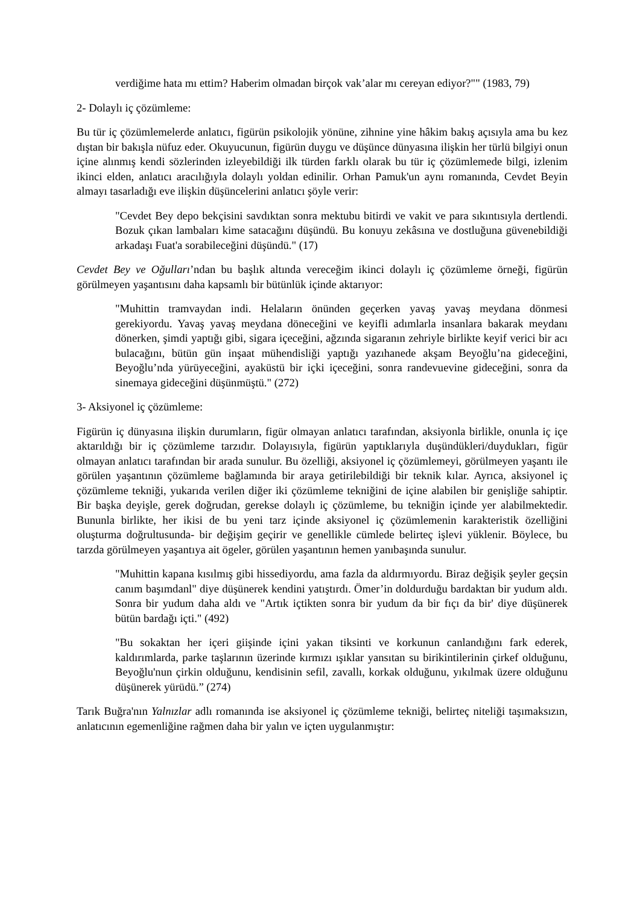verdiğime hata mı ettim? Haberim olmadan birçok vak’alar mı cereyan ediyor?"" (1983, 79)
2- Dolaylı iç çözümleme:
Bu tür iç çözümlemelerde anlatıcı, figürün psikolojik yönüne, zihnine yine hâkim bakış açısıyla ama bu kez dıştan bir bakışla nüfuz eder. Okuyucunun, figürün duygu ve düşünce dünyasına ilişkin her türlü bilgiyi onun içine alınmış kendi sözlerinden izleyebildiği ilk türden farklı olarak bu tür iç çözümlemede bilgi, izlenim ikinci elden, anlatıcı aracılığıyla dolaylı yoldan edinilir. Orhan Pamuk'un aynı romanında, Cevdet Beyin almayı tasarladığı eve ilişkin düşüncelerini anlatıcı şöyle verir:
"Cevdet Bey depo bekçisini savdıktan sonra mektubu bitirdi ve vakit ve para sıkıntısıyla dertlendi. Bozuk çıkan lambaları kime satacağını düşündü. Bu konuyu zekâsına ve dostluğuna güvenebildiği arkadaşı Fuat'a sorabileceğini düşündü." (17)
Cevdet Bey ve Oğulları’ndan bu başlık altında vereceğim ikinci dolaylı iç çözümleme örneği, figürün görülmeyen yaşantısını daha kapsamlı bir bütünlük içinde aktarıyor:
"Muhittin tramvaydan indi. Helaların önünden geçerken yavaş yavaş meydana dönmesi gerekiyordu. Yavaş yavaş meydana döneceğini ve keyifli adımlarla insanlara bakarak meydanı dönerken, şimdi yaptığı gibi, sigara içeceğini, ağzında sigaranın zehriyle birlikte keyif verici bir acı bulacağını, bütün gün inşaat mühendisliği yaptığı yazıhanede akşam Beyoğlu’na gideceğini, Beyoğlu’nda yürüyeceğini, ayaküstü bir içki içeceğini, sonra randevuevine gideceğini, sonra da sinemaya gideceğini düşünmüştü." (272)
3- Aksiyonel iç çözümleme:
Figürün iç dünyasına ilişkin durumların, figür olmayan anlatıcı tarafından, aksiyonla birlikle, onunla iç içe aktarıldığı bir iç çözümleme tarzıdır. Dolayısıyla, figürün yaptıklarıyla duşündükleri/duydukları, figür olmayan anlatıcı tarafından bir arada sunulur. Bu özelliği, aksiyonel iç çözümlemeyi, görülmeyen yaşantı ile görülen yaşantının çözümleme bağlamında bir araya getirilebildiği bir teknik kılar. Ayrıca, aksiyonel iç çözümleme tekniği, yukarıda verilen diğer iki çözümleme tekniğini de içine alabilen bir genişliğe sahiptir. Bir başka deyişle, gerek doğrudan, gerekse dolaylı iç çözümleme, bu tekniğin içinde yer alabilmektedir. Bununla birlikte, her ikisi de bu yeni tarz içinde aksiyonel iç çözümlemenin karakteristik özelliğini oluşturma doğrultusunda- bir değişim geçirir ve genellikle cümlede belirteç işlevi yüklenir. Böylece, bu tarzda görülmeyen yaşantıya ait ögeler, görülen yaşantının hemen yanıbaşında sunulur.
"Muhittin kapana kısılmış gibi hissediyordu, ama fazla da aldırmıyordu. Biraz değişik şeyler geçsin canım başımdanl" diye düşünerek kendini yatıştırdı. Ömer’in doldurduğu bardaktan bir yudum aldı. Sonra bir yudum daha aldı ve "Artık içtikten sonra bir yudum da bir fıçı da bir' diye düşünerek bütün bardağı içti." (492)
"Bu sokaktan her içeri giişinde içini yakan tiksinti ve korkunun canlandığını fark ederek, kaldırımlarda, parke taşlarının üzerinde kırmızı ışıklar yansıtan su birikintilerinin çirkef olduğunu, Beyoğlu'nun çirkin olduğunu, kendisinin sefil, zavallı, korkak olduğunu, yıkılmak üzere olduğunu düşünerek yürüdü.” (274)
Tarık Buğra'nın Yalnızlar adlı romanında ise aksiyonel iç çözümleme tekniği, belirteç niteliği taşımaksızın, anlatıcının egemenliğine rağmen daha bir yalın ve içten uygulanmıştır: